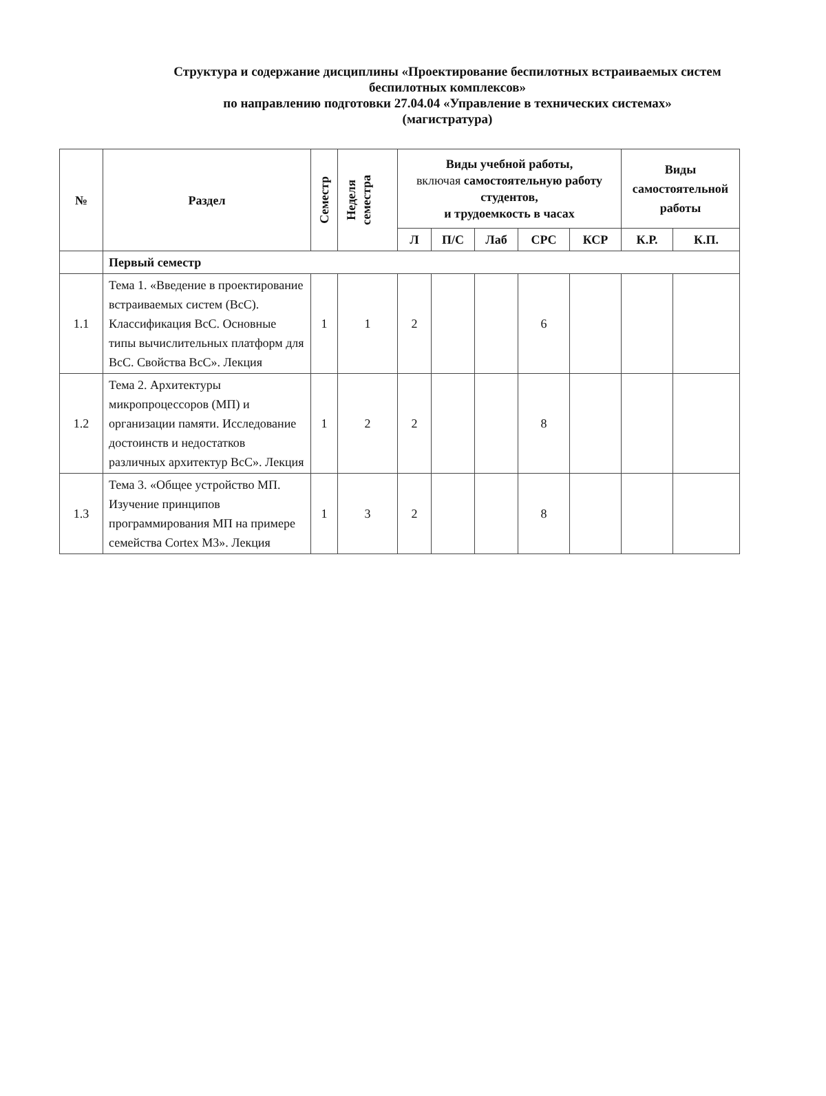Структура и содержание дисциплины «Проектирование беспилотных встраиваемых систем
беспилотных комплексов»
по направлению подготовки 27.04.04 «Управление в технических системах»
(магистратура)
| № | Раздел | Семестр | Неделя семестра | Виды учебной работы, включая самостоятельную работу студентов, и трудоемкость в часах | | | | | Виды самостоятельной работы | |
| --- | --- | --- | --- | --- | --- | --- | --- | --- | --- | --- |
| | | | | Л | П/С | Лаб | СРС | КСР | К.Р. | К.П. |
| | Первый семестр | | | | | | | | | |
| 1.1 | Тема 1. «Введение в проектирование встраиваемых систем (ВсС). Классификация ВсС. Основные типы вычислительных платформ для ВсС. Свойства ВсС». Лекция | 1 | 1 | 2 | | | 6 | | | |
| 1.2 | Тема 2. Архитектуры микропроцессоров (МП) и организации памяти. Исследование достоинств и недостатков различных архитектур ВсС». Лекция | 1 | 2 | 2 | | | 8 | | | |
| 1.3 | Тема 3. «Общее устройство МП. Изучение принципов программирования МП на примере семейства Cortex M3». Лекция | 1 | 3 | 2 | | | 8 | | | |